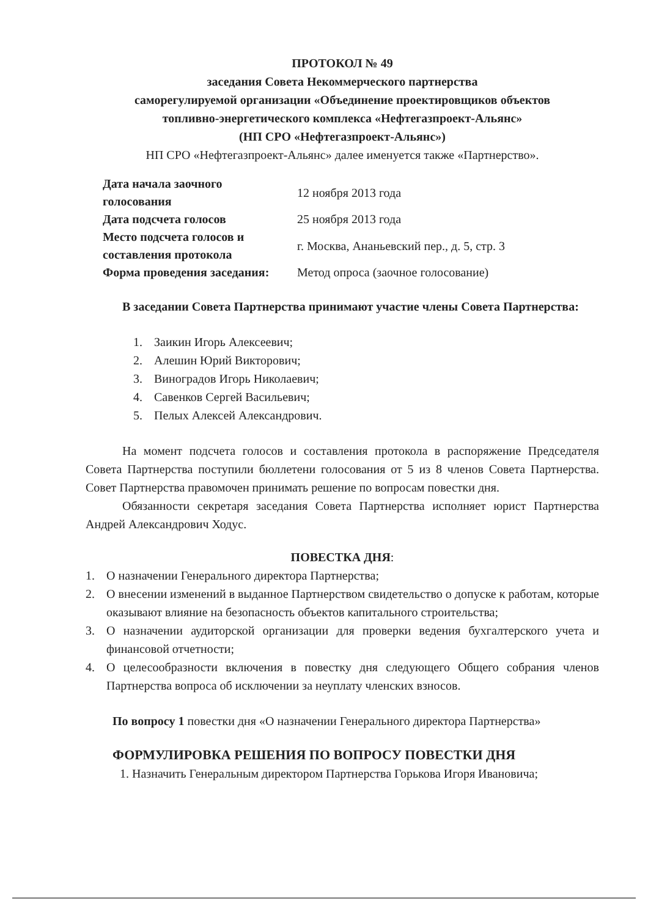ПРОТОКОЛ № 49
заседания Совета Некоммерческого партнерства
саморегулируемой организации «Объединение проектировщиков объектов
топливно-энергетического комплекса «Нефтегазпроект-Альянс»
(НП СРО «Нефтегазпроект-Альянс»)
НП СРО «Нефтегазпроект-Альянс» далее именуется также «Партнерство».
| Дата начала заочного голосования | 12 ноября 2013 года |
| Дата подсчета голосов | 25 ноября 2013 года |
| Место подсчета голосов и составления протокола | г. Москва, Ананьевский пер., д. 5, стр. 3 |
| Форма проведения заседания: | Метод опроса (заочное голосование) |
В заседании Совета Партнерства принимают участие члены Совета Партнерства:
1. Заикин Игорь Алексеевич;
2. Алешин Юрий Викторович;
3. Виноградов Игорь Николаевич;
4. Савенков Сергей Васильевич;
5. Пелых Алексей Александрович.
На момент подсчета голосов и составления протокола в распоряжение Председателя Совета Партнерства поступили бюллетени голосования от 5 из 8 членов Совета Партнерства. Совет Партнерства правомочен принимать решение по вопросам повестки дня.
Обязанности секретаря заседания Совета Партнерства исполняет юрист Партнерства Андрей Александрович Ходус.
ПОВЕСТКА ДНЯ:
1. О назначении Генерального директора Партнерства;
2. О внесении изменений в выданное Партнерством свидетельство о допуске к работам, которые оказывают влияние на безопасность объектов капитального строительства;
3. О назначении аудиторской организации для проверки ведения бухгалтерского учета и финансовой отчетности;
4. О целесообразности включения в повестку дня следующего Общего собрания членов Партнерства вопроса об исключении за неуплату членских взносов.
По вопросу 1 повестки дня «О назначении Генерального директора Партнерства»
ФОРМУЛИРОВКА РЕШЕНИЯ ПО ВОПРОСУ ПОВЕСТКИ ДНЯ
1. Назначить Генеральным директором Партнерства Горькова Игоря Ивановича;